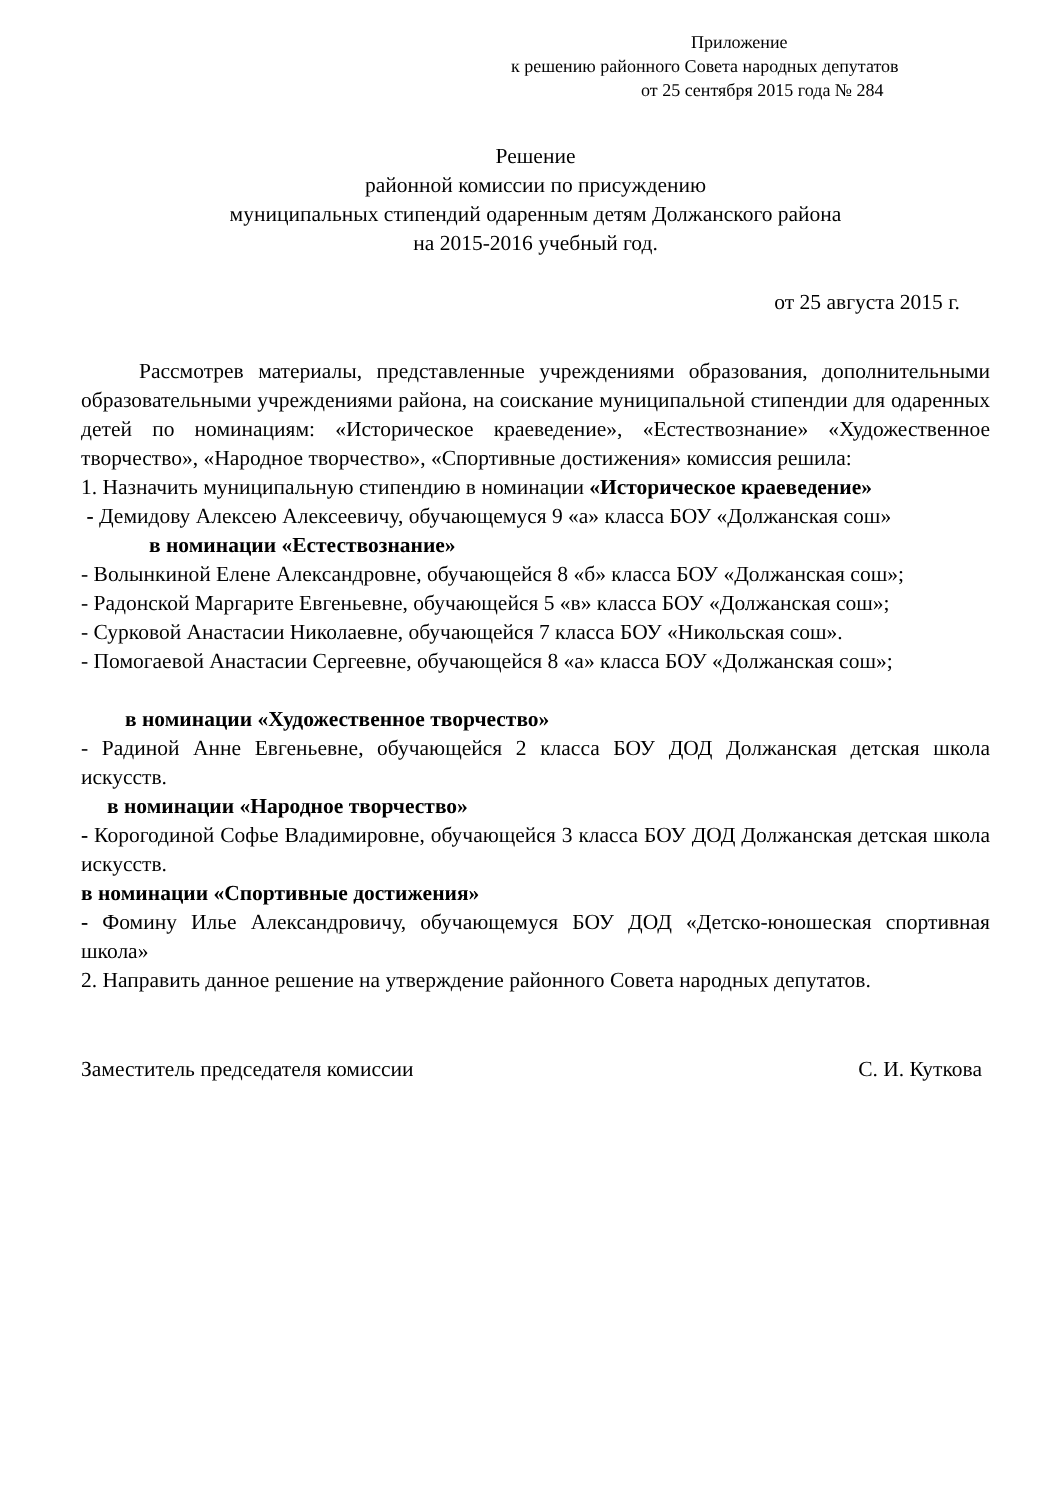Приложение
к решению районного Совета народных депутатов
от 25 сентября 2015 года № 284
Решение
районной комиссии по присуждению
муниципальных стипендий одаренным детям Должанского района
на 2015-2016 учебный год.
от 25 августа 2015 г.
Рассмотрев материалы, представленные учреждениями образования, дополнительными образовательными учреждениями района, на соискание муниципальной стипендии для одаренных детей по номинациям: «Историческое краеведение», «Естествознание» «Художественное творчество», «Народное творчество», «Спортивные достижения» комиссия решила:
1. Назначить муниципальную стипендию в номинации «Историческое краеведение»
- Демидову Алексею Алексеевичу, обучающемуся 9 «а» класса БОУ «Должанская сош»
в номинации «Естествознание»
- Волынкиной Елене Александровне, обучающейся 8 «б» класса БОУ «Должанская сош»;
- Радонской Маргарите Евгеньевне, обучающейся 5 «в» класса БОУ «Должанская сош»;
- Сурковой Анастасии Николаевне, обучающейся 7 класса БОУ «Никольская сош».
- Помогаевой Анастасии Сергеевне, обучающейся 8 «а» класса БОУ «Должанская сош»;
в номинации «Художественное творчество»
- Радиной Анне Евгеньевне, обучающейся 2 класса БОУ ДОД Должанская детская школа искусств.
в номинации «Народное творчество»
- Корогодиной Софье Владимировне, обучающейся 3 класса БОУ ДОД Должанская детская школа искусств.
в номинации «Спортивные достижения»
- Фомину Илье Александровичу, обучающемуся БОУ ДОД «Детско-юношеская спортивная школа»
2. Направить данное решение на утверждение районного Совета народных депутатов.
Заместитель председателя комиссии С. И. Куткова